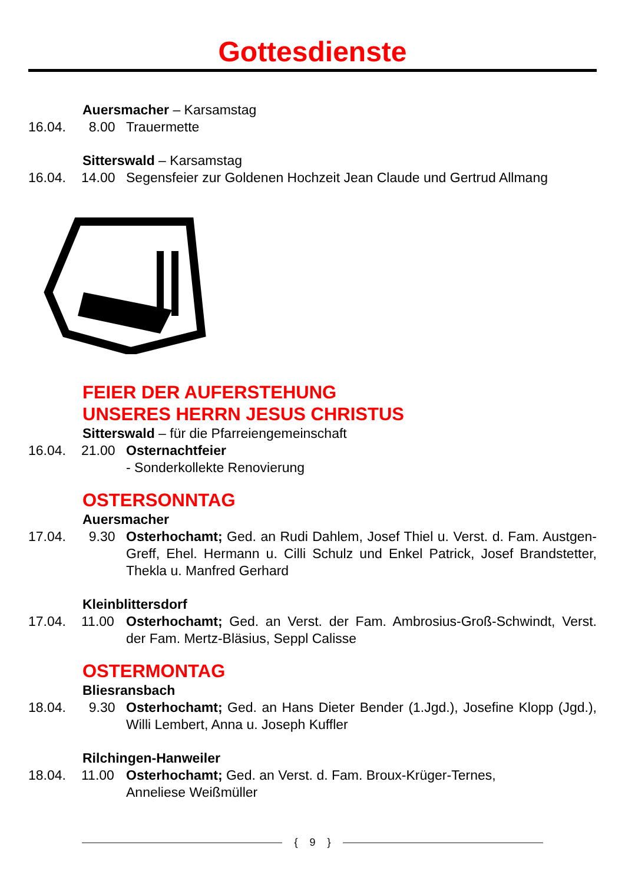Gottesdienste
Auersmacher – Karsamstag
16.04. 8.00 Trauermette
Sitterswald – Karsamstag
16.04. 14.00 Segensfeier zur Goldenen Hochzeit Jean Claude und Gertrud Allmang
FEIER DER AUFERSTEHUNG
UNSERES HERRN JESUS CHRISTUS
Sitterswald – für die Pfarreiengemeinschaft
16.04. 21.00 Osternachtfeier
- Sonderkollekte Renovierung
OSTERSONNTAG
Auersmacher
17.04. 9.30 Osterhochamt; Ged. an Rudi Dahlem, Josef Thiel u. Verst. d. Fam. Austgen-Greff, Ehel. Hermann u. Cilli Schulz und Enkel Patrick, Josef Brandstetter, Thekla u. Manfred Gerhard
Kleinblittersdorf
17.04. 11.00 Osterhochamt; Ged. an Verst. der Fam. Ambrosius-Groß-Schwindt, Verst. der Fam. Mertz-Bläsius, Seppl Calisse
OSTERMONTAG
Bliesransbach
18.04. 9.30 Osterhochamt; Ged. an Hans Dieter Bender (1.Jgd.), Josefine Klopp (Jgd.), Willi Lembert, Anna u. Joseph Kuffler
Rilchingen-Hanweiler
18.04. 11.00 Osterhochamt; Ged. an Verst. d. Fam. Broux-Krüger-Ternes,
Anneliese Weißmüller
{ 9 }